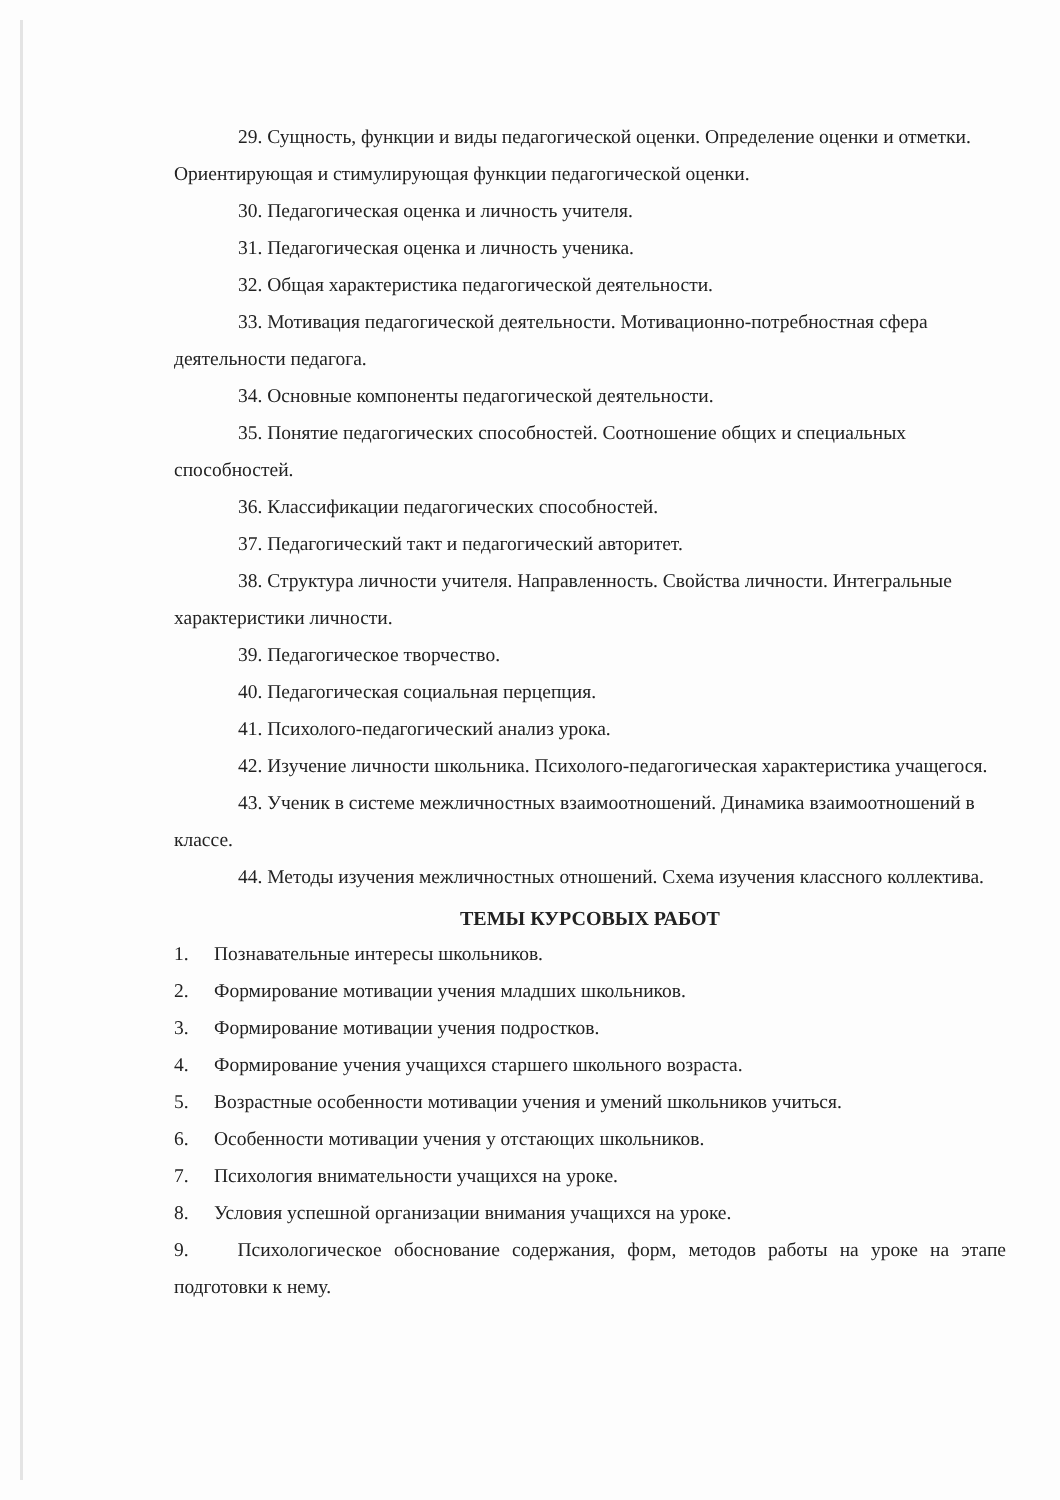29. Сущность, функции и виды педагогической оценки. Определение оценки и отметки. Ориентирующая и стимулирующая функции педагогической оценки.
30. Педагогическая оценка и личность учителя.
31. Педагогическая оценка и личность ученика.
32. Общая характеристика педагогической деятельности.
33. Мотивация педагогической деятельности. Мотивационно-потребностная сфера деятельности педагога.
34. Основные компоненты педагогической деятельности.
35. Понятие педагогических способностей. Соотношение общих и специальных способностей.
36. Классификации педагогических способностей.
37. Педагогический такт и педагогический авторитет.
38. Структура личности учителя. Направленность. Свойства личности. Интегральные характеристики личности.
39. Педагогическое творчество.
40. Педагогическая социальная перцепция.
41. Психолого-педагогический анализ урока.
42. Изучение личности школьника. Психолого-педагогическая характеристика учащегося.
43. Ученик в системе межличностных взаимоотношений. Динамика взаимоотношений в классе.
44. Методы изучения межличностных отношений. Схема изучения классного коллектива.
ТЕМЫ КУРСОВЫХ РАБОТ
1. Познавательные интересы школьников.
2. Формирование мотивации учения младших школьников.
3. Формирование мотивации учения подростков.
4. Формирование учения учащихся старшего школьного возраста.
5. Возрастные особенности мотивации учения и умений школьников учиться.
6. Особенности мотивации учения у отстающих школьников.
7. Психология внимательности учащихся на уроке.
8. Условия успешной организации внимания учащихся на уроке.
9. Психологическое обоснование содержания, форм, методов работы на уроке на этапе подготовки к нему.